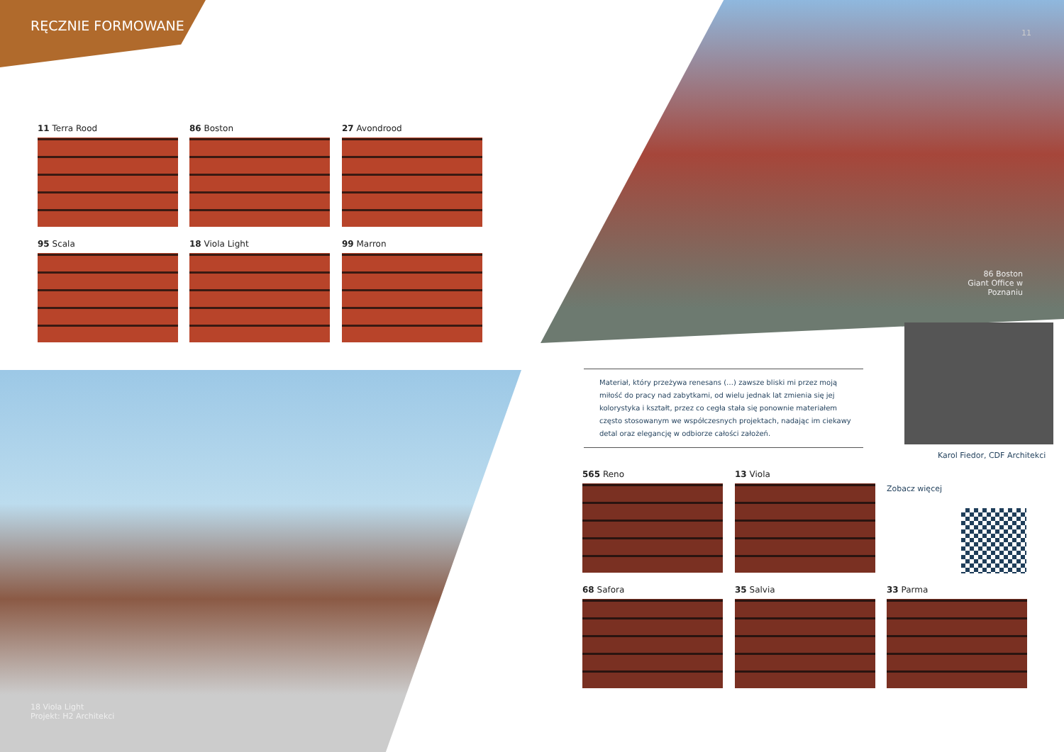RĘCZNIE FORMOWANE
11 Terra Rood 86 Boston 27 Avondrood
95 Scala 18 Viola Light 99 Marron
18 Viola Light
Projekt: H2 Architekci
11
86 Boston
Giant Office w Poznaniu
Materiał, który przeżywa renesans (…) zawsze bliski mi przez moją miłość do pracy nad zabytkami, od wielu jednak lat zmienia się jej kolorystyka i kształt, przez co cegła stała się ponownie materiałem często stosowanym we współczesnych projektach, nadając im ciekawy detal oraz elegancję w odbiorze całości założeń.
Karol Fiedor, CDF Architekci
565 Reno 13 Viola
Zobacz więcej
68 Safora 35 Salvia 33 Parma